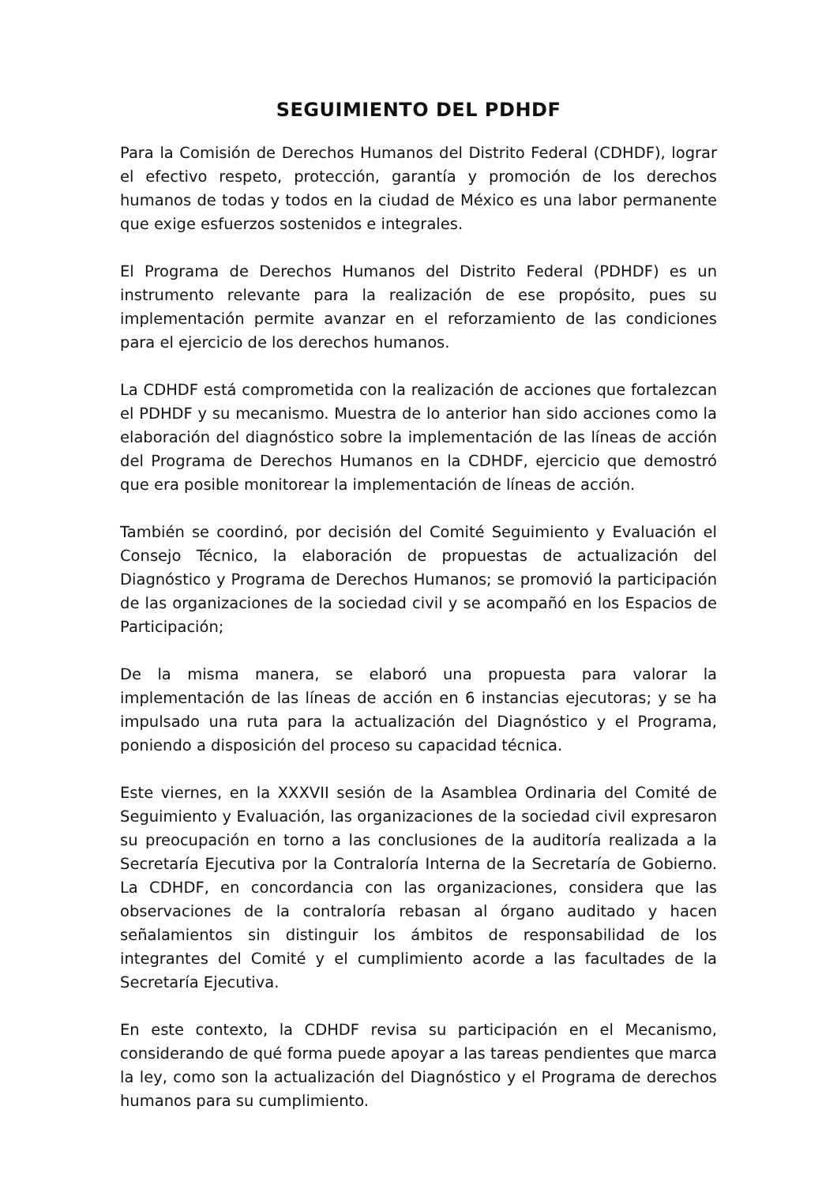SEGUIMIENTO DEL PDHDF
Para la Comisión de Derechos Humanos del Distrito Federal (CDHDF), lograr el efectivo respeto, protección, garantía y promoción de los derechos humanos de todas y todos en la ciudad de México es una labor permanente que exige esfuerzos sostenidos e integrales.
El Programa de Derechos Humanos del Distrito Federal (PDHDF) es un instrumento relevante para la realización de ese propósito, pues su implementación permite avanzar en el reforzamiento de las condiciones para el ejercicio de los derechos humanos.
La CDHDF está comprometida con la realización de acciones que fortalezcan el PDHDF y su mecanismo. Muestra de lo anterior han sido acciones como la elaboración del diagnóstico sobre la implementación de las líneas de acción del Programa de Derechos Humanos en la CDHDF, ejercicio que demostró que era posible monitorear la implementación de líneas de acción.
También se coordinó, por decisión del Comité Seguimiento y Evaluación el Consejo Técnico, la elaboración de propuestas de actualización del Diagnóstico y Programa de Derechos Humanos; se promovió la participación de las organizaciones de la sociedad civil y se acompañó en los Espacios de Participación;
De la misma manera, se elaboró una propuesta para valorar la implementación de las líneas de acción en 6 instancias ejecutoras; y se ha impulsado una ruta para la actualización del Diagnóstico y el Programa, poniendo a disposición del proceso su capacidad técnica.
Este viernes, en la XXXVII sesión de la Asamblea Ordinaria del Comité de Seguimiento y Evaluación, las organizaciones de la sociedad civil expresaron su preocupación en torno a las conclusiones de la auditoría realizada a la Secretaría Ejecutiva por la Contraloría Interna de la Secretaría de Gobierno. La CDHDF, en concordancia con las organizaciones, considera que las observaciones de la contraloría rebasan al órgano auditado y hacen señalamientos sin distinguir los ámbitos de responsabilidad de los integrantes del Comité y el cumplimiento acorde a las facultades de la Secretaría Ejecutiva.
En este contexto, la CDHDF revisa su participación en el Mecanismo, considerando de qué forma puede apoyar a las tareas pendientes que marca la ley, como son la actualización del Diagnóstico y el Programa de derechos humanos para su cumplimiento.